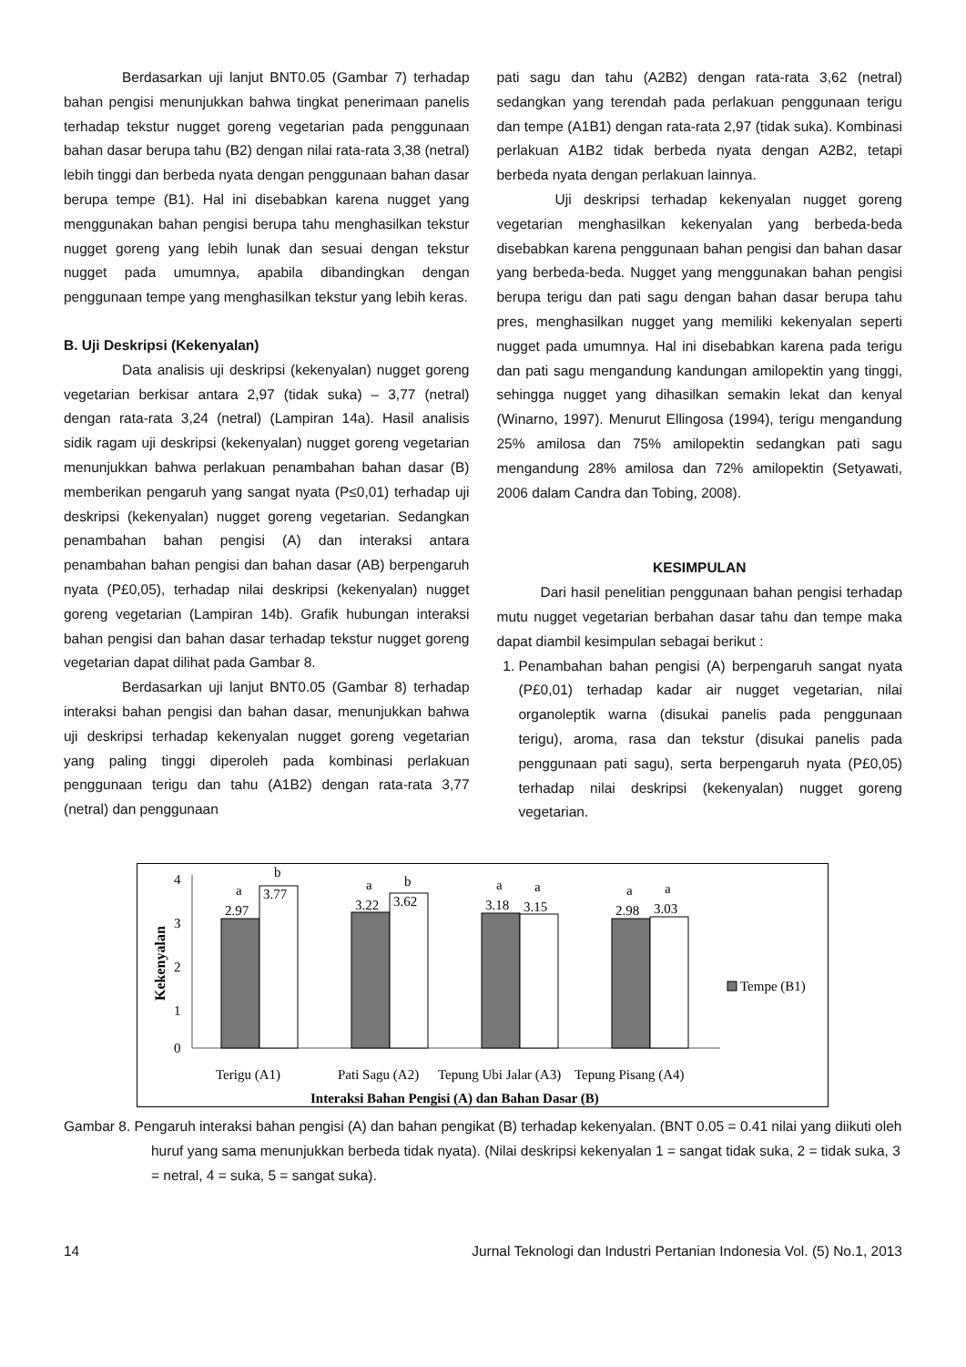Berdasarkan uji lanjut BNT0.05 (Gambar 7) terhadap bahan pengisi menunjukkan bahwa tingkat penerimaan panelis terhadap tekstur nugget goreng vegetarian pada penggunaan bahan dasar berupa tahu (B2) dengan nilai rata-rata 3,38 (netral) lebih tinggi dan berbeda nyata dengan penggunaan bahan dasar berupa tempe (B1). Hal ini disebabkan karena nugget yang menggunakan bahan pengisi berupa tahu menghasilkan tekstur nugget goreng yang lebih lunak dan sesuai dengan tekstur nugget pada umumnya, apabila dibandingkan dengan penggunaan tempe yang menghasilkan tekstur yang lebih keras.
B. Uji Deskripsi (Kekenyalan)
Data analisis uji deskripsi (kekenyalan) nugget goreng vegetarian berkisar antara 2,97 (tidak suka) – 3,77 (netral) dengan rata-rata 3,24 (netral) (Lampiran 14a). Hasil analisis sidik ragam uji deskripsi (kekenyalan) nugget goreng vegetarian menunjukkan bahwa perlakuan penambahan bahan dasar (B) memberikan pengaruh yang sangat nyata (P≤0,01) terhadap uji deskripsi (kekenyalan) nugget goreng vegetarian. Sedangkan penambahan bahan pengisi (A) dan interaksi antara penambahan bahan pengisi dan bahan dasar (AB) berpengaruh nyata (P£0,05), terhadap nilai deskripsi (kekenyalan) nugget goreng vegetarian (Lampiran 14b). Grafik hubungan interaksi bahan pengisi dan bahan dasar terhadap tekstur nugget goreng vegetarian dapat dilihat pada Gambar 8.
Berdasarkan uji lanjut BNT0.05 (Gambar 8) terhadap interaksi bahan pengisi dan bahan dasar, menunjukkan bahwa uji deskripsi terhadap kekenyalan nugget goreng vegetarian yang paling tinggi diperoleh pada kombinasi perlakuan penggunaan terigu dan tahu (A1B2) dengan rata-rata 3,77 (netral) dan penggunaan
pati sagu dan tahu (A2B2) dengan rata-rata 3,62 (netral) sedangkan yang terendah pada perlakuan penggunaan terigu dan tempe (A1B1) dengan rata-rata 2,97 (tidak suka). Kombinasi perlakuan A1B2 tidak berbeda nyata dengan A2B2, tetapi berbeda nyata dengan perlakuan lainnya.
Uji deskripsi terhadap kekenyalan nugget goreng vegetarian menghasilkan kekenyalan yang berbeda-beda disebabkan karena penggunaan bahan pengisi dan bahan dasar yang berbeda-beda. Nugget yang menggunakan bahan pengisi berupa terigu dan pati sagu dengan bahan dasar berupa tahu pres, menghasilkan nugget yang memiliki kekenyalan seperti nugget pada umumnya. Hal ini disebabkan karena pada terigu dan pati sagu mengandung kandungan amilopektin yang tinggi, sehingga nugget yang dihasilkan semakin lekat dan kenyal (Winarno, 1997). Menurut Ellingosa (1994), terigu mengandung 25% amilosa dan 75% amilopektin sedangkan pati sagu mengandung 28% amilosa dan 72% amilopektin (Setyawati, 2006 dalam Candra dan Tobing, 2008).
KESIMPULAN
Dari hasil penelitian penggunaan bahan pengisi terhadap mutu nugget vegetarian berbahan dasar tahu dan tempe maka dapat diambil kesimpulan sebagai berikut :
1. Penambahan bahan pengisi (A) berpengaruh sangat nyata (P£0,01) terhadap kadar air nugget vegetarian, nilai organoleptik warna (disukai panelis pada penggunaan terigu), aroma, rasa dan tekstur (disukai panelis pada penggunaan pati sagu), serta berpengaruh nyata (P£0,05) terhadap nilai deskripsi (kekenyalan) nugget goreng vegetarian.
4
3
2
1
0
Kekenyalan
a
b
2.97
3.77
a
b
3.22
3.62
a
a
3.18
3.15
a
a
2.98
3.03
Terigu (A1)
Pati Sagu (A2)
Tepung Ubi Jalar (A3)
Tepung Pisang (A4)
Interaksi Bahan Pengisi (A) dan Bahan Dasar (B)
Tempe (B1)
Gambar 8. Pengaruh interaksi bahan pengisi (A) dan bahan pengikat (B) terhadap kekenyalan. (BNT 0.05 = 0.41 nilai yang diikuti oleh huruf yang sama menunjukkan berbeda tidak nyata). (Nilai deskripsi kekenyalan 1 = sangat tidak suka, 2 = tidak suka, 3 = netral, 4 = suka, 5 = sangat suka).
14 Jurnal Teknologi dan Industri Pertanian Indonesia Vol. (5) No.1, 2013